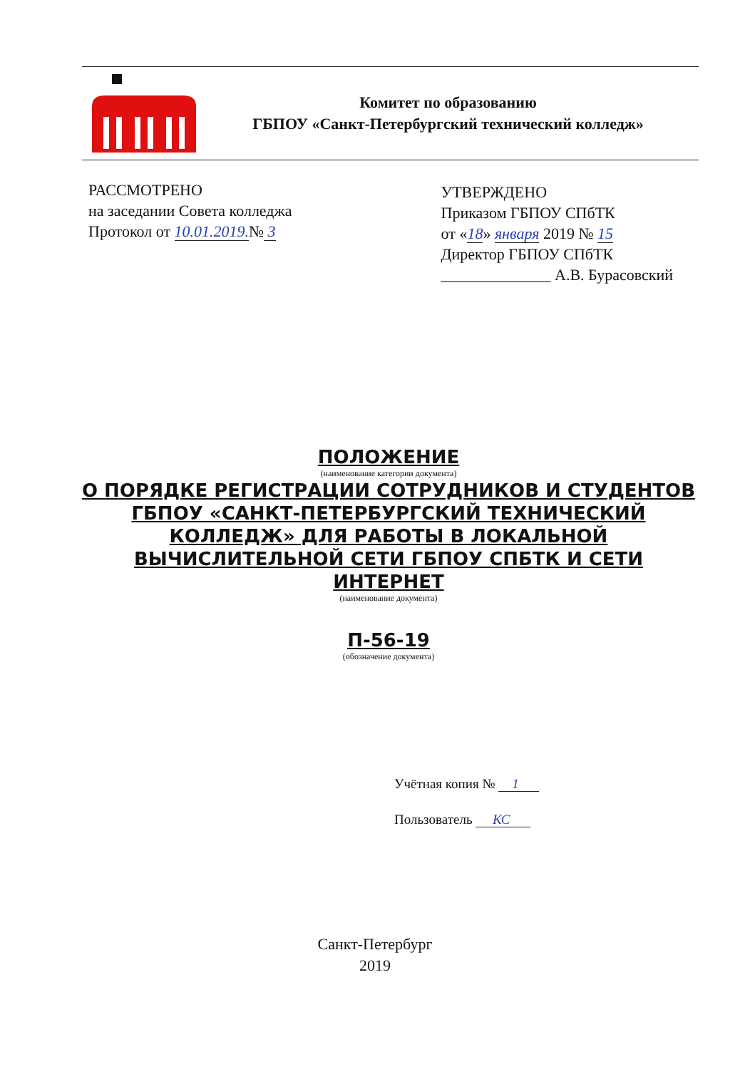Комитет по образованию
ГБПОУ «Санкт-Петербургский технический колледж»
РАССМОТРЕНО
на заседании Совета колледжа
Протокол от 10.01.2019.№ 3
УТВЕРЖДЕНО
Приказом ГБПОУ СПбТК
от «18» января 2019 № 15
Директор ГБПОУ СПбТК
______________ А.В. Бурасовский
ПОЛОЖЕНИЕ
(наименование категории документа)
О ПОРЯДКЕ РЕГИСТРАЦИИ СОТРУДНИКОВ И СТУДЕНТОВ ГБПОУ «САНКТ-ПЕТЕРБУРГСКИЙ ТЕХНИЧЕСКИЙ КОЛЛЕДЖ» ДЛЯ РАБОТЫ В ЛОКАЛЬНОЙ ВЫЧИСЛИТЕЛЬНОЙ СЕТИ ГБПОУ СПБТК И СЕТИ ИНТЕРНЕТ
(наименование документа)
П-56-19
(обозначение документа)
Учётная копия № 1
Пользователь КС
Санкт-Петербург
2019